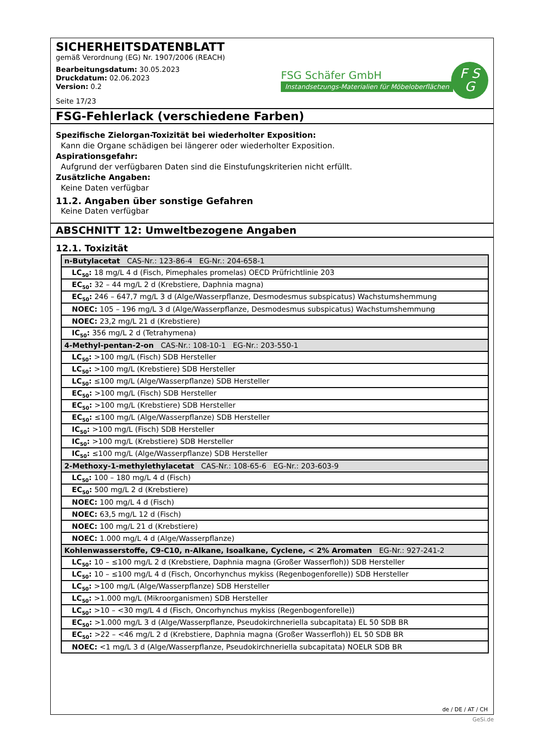SICHERHEITSDATENBLATT
gemäß Verordnung (EG) Nr. 1907/2006 (REACH)
Bearbeitungsdatum: 30.05.2023
Druckdatum: 02.06.2023
Version: 0.2
Seite 17/23
FSG Schäfer GmbH
Instandsetzungs-Materialien für Möbeloberflächen
F S
G
FSG-Fehlerlack (verschiedene Farben)
Spezifische Zielorgan-Toxizität bei wiederholter Exposition:
Kann die Organe schädigen bei längerer oder wiederholter Exposition.
Aspirationsgefahr:
Aufgrund der verfügbaren Daten sind die Einstufungskriterien nicht erfüllt.
Zusätzliche Angaben:
Keine Daten verfügbar
11.2. Angaben über sonstige Gefahren
Keine Daten verfügbar
ABSCHNITT 12: Umweltbezogene Angaben
12.1. Toxizität
| n-Butylacetat CAS-Nr.: 123-86-4 EG-Nr.: 204-658-1 |
| LC<sub>50</sub>: 18 mg/L 4 d (Fisch, Pimephales promelas) OECD Prüfrichtlinie 203 |
| EC<sub>50</sub>: 32 – 44 mg/L 2 d (Krebstiere, Daphnia magna) |
| EC<sub>50</sub>: 246 – 647,7 mg/L 3 d (Alge/Wasserpflanze, Desmodesmus subspicatus) Wachstumshemmung |
| NOEC: 105 – 196 mg/L 3 d (Alge/Wasserpflanze, Desmodesmus subspicatus) Wachstumshemmung |
| NOEC: 23,2 mg/L 21 d (Krebstiere) |
| IC<sub>50</sub>: 356 mg/L 2 d (Tetrahymena) |
| 4-Methyl-pentan-2-on CAS-Nr.: 108-10-1 EG-Nr.: 203-550-1 |
| LC<sub>50</sub>: >100 mg/L (Fisch) SDB Hersteller |
| LC<sub>50</sub>: >100 mg/L (Krebstiere) SDB Hersteller |
| LC<sub>50</sub>: ≤100 mg/L (Alge/Wasserpflanze) SDB Hersteller |
| EC<sub>50</sub>: >100 mg/L (Fisch) SDB Hersteller |
| EC<sub>50</sub>: >100 mg/L (Krebstiere) SDB Hersteller |
| EC<sub>50</sub>: ≤100 mg/L (Alge/Wasserpflanze) SDB Hersteller |
| IC<sub>50</sub>: >100 mg/L (Fisch) SDB Hersteller |
| IC<sub>50</sub>: >100 mg/L (Krebstiere) SDB Hersteller |
| IC<sub>50</sub>: ≤100 mg/L (Alge/Wasserpflanze) SDB Hersteller |
| 2-Methoxy-1-methylethylacetat CAS-Nr.: 108-65-6 EG-Nr.: 203-603-9 |
| LC<sub>50</sub>: 100 – 180 mg/L 4 d (Fisch) |
| EC<sub>50</sub>: 500 mg/L 2 d (Krebstiere) |
| NOEC: 100 mg/L 4 d (Fisch) |
| NOEC: 63,5 mg/L 12 d (Fisch) |
| NOEC: 100 mg/L 21 d (Krebstiere) |
| NOEC: 1.000 mg/L 4 d (Alge/Wasserpflanze) |
| Kohlenwasserstoffe, C9-C10, n-Alkane, Isoalkane, Cyclene, < 2% Aromaten EG-Nr.: 927-241-2 |
| LC<sub>50</sub>: 10 – ≤100 mg/L 2 d (Krebstiere, Daphnia magna (Großer Wasserfloh)) SDB Hersteller |
| LC<sub>50</sub>: 10 – ≤100 mg/L 4 d (Fisch, Oncorhynchus mykiss (Regenbogenforelle)) SDB Hersteller |
| LC<sub>50</sub>: >100 mg/L (Alge/Wasserpflanze) SDB Hersteller |
| LC<sub>50</sub>: >1.000 mg/L (Mikroorganismen) SDB Hersteller |
| LC<sub>50</sub>: >10 – <30 mg/L 4 d (Fisch, Oncorhynchus mykiss (Regenbogenforelle)) |
| EC<sub>50</sub>: >1.000 mg/L 3 d (Alge/Wasserpflanze, Pseudokirchneriella subcapitata) EL 50 SDB BR |
| EC<sub>50</sub>: >22 – <46 mg/L 2 d (Krebstiere, Daphnia magna (Großer Wasserfloh)) EL 50 SDB BR |
| NOEC: <1 mg/L 3 d (Alge/Wasserpflanze, Pseudokirchneriella subcapitata) NOELR SDB BR |
de / DE / AT / CH
GeSi.de